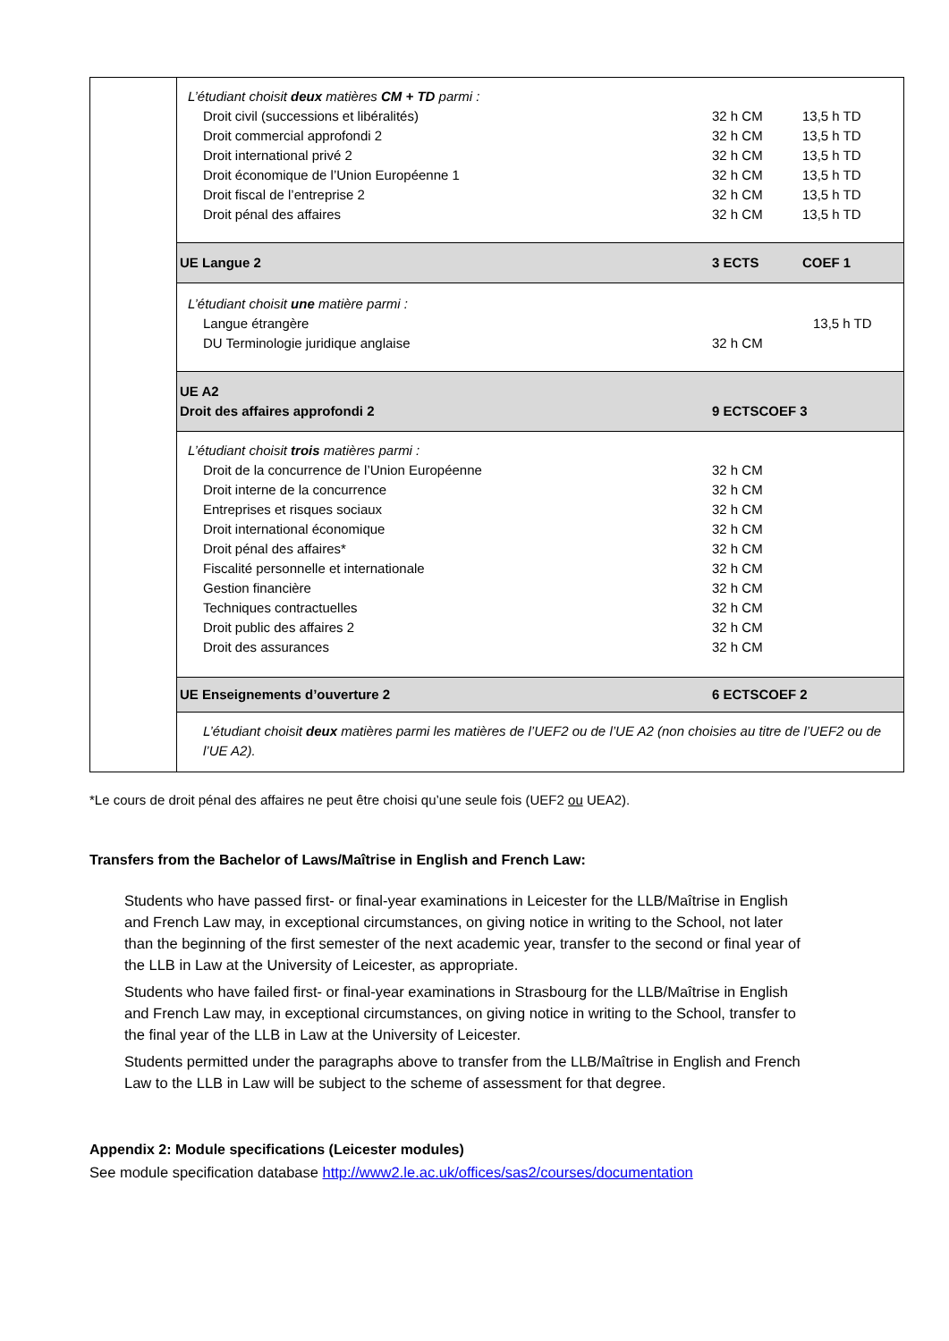| | L’étudiant choisit deux matières CM + TD parmi : Droit civil (successions et libéralités) 32 h CM 13,5 h TD Droit commercial approfondi 2 32 h CM 13,5 h TD Droit international privé 2 32 h CM 13,5 h TD Droit économique de l’Union Européenne 1 32 h CM 13,5 h TD Droit fiscal de l’entreprise 2 32 h CM 13,5 h TD Droit pénal des affaires 32 h CM 13,5 h TD |
| | UE Langue 2 3 ECTS COEF 1 |
| | L’étudiant choisit une matière parmi : Langue étrangère 13,5 h TD DU Terminologie juridique anglaise 32 h CM |
| | UE A2 Droit des affaires approfondi 2 9 ECTSCOEF 3 |
| | L’étudiant choisit trois matières parmi : Droit de la concurrence de l’Union Européenne 32 h CM Droit interne de la concurrence 32 h CM Entreprises et risques sociaux 32 h CM Droit international économique 32 h CM Droit pénal des affaires* 32 h CM Fiscalité personnelle et internationale 32 h CM Gestion financière 32 h CM Techniques contractuelles 32 h CM Droit public des affaires 2 32 h CM Droit des assurances 32 h CM |
| | UE Enseignements d’ouverture 2 6 ECTSCOEF 2 |
| | L’étudiant choisit deux matières parmi les matières de l’UEF2 ou de l’UE A2 (non choisies au titre de l’UEF2 ou de l’UE A2). |
*Le cours de droit pénal des affaires ne peut être choisi qu’une seule fois (UEF2 ou UEA2).
Transfers from the Bachelor of Laws/Maîtrise in English and French Law:
Students who have passed first- or final-year examinations in Leicester for the LLB/Maîtrise in English and French Law may, in exceptional circumstances, on giving notice in writing to the School, not later than the beginning of the first semester of the next academic year, transfer to the second or final year of the LLB in Law at the University of Leicester, as appropriate.
Students who have failed first- or final-year examinations in Strasbourg for the LLB/Maîtrise in English and French Law may, in exceptional circumstances, on giving notice in writing to the School, transfer to the final year of the LLB in Law at the University of Leicester.
Students permitted under the paragraphs above to transfer from the LLB/Maîtrise in English and French Law to the LLB in Law will be subject to the scheme of assessment for that degree.
Appendix 2: Module specifications (Leicester modules)
See module specification database http://www2.le.ac.uk/offices/sas2/courses/documentation